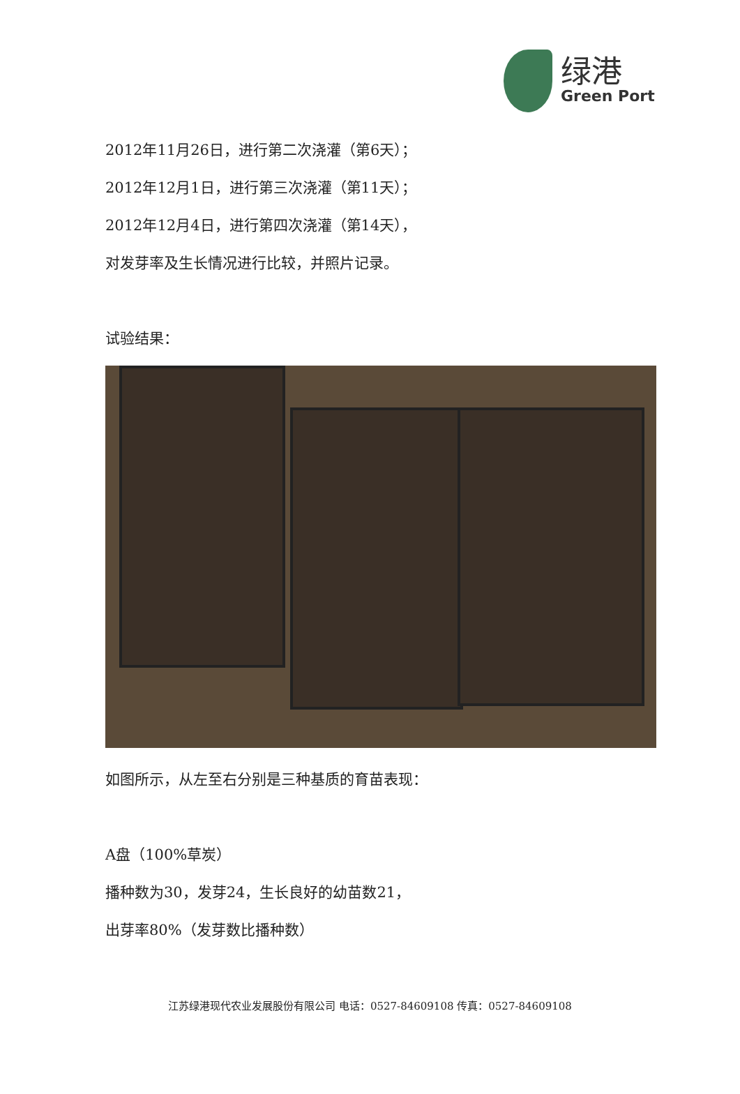绿港
Green Port
2012年11月26日，进行第二次浇灌（第6天）；
2012年12月1日，进行第三次浇灌（第11天）；
2012年12月4日，进行第四次浇灌（第14天），
对发芽率及生长情况进行比较，并照片记录。
试验结果：
如图所示，从左至右分别是三种基质的育苗表现：
A盘（100%草炭）
播种数为30，发芽24，生长良好的幼苗数21，
出芽率80%（发芽数比播种数）
江苏绿港现代农业发展股份有限公司 电话：0527-84609108 传真：0527-84609108